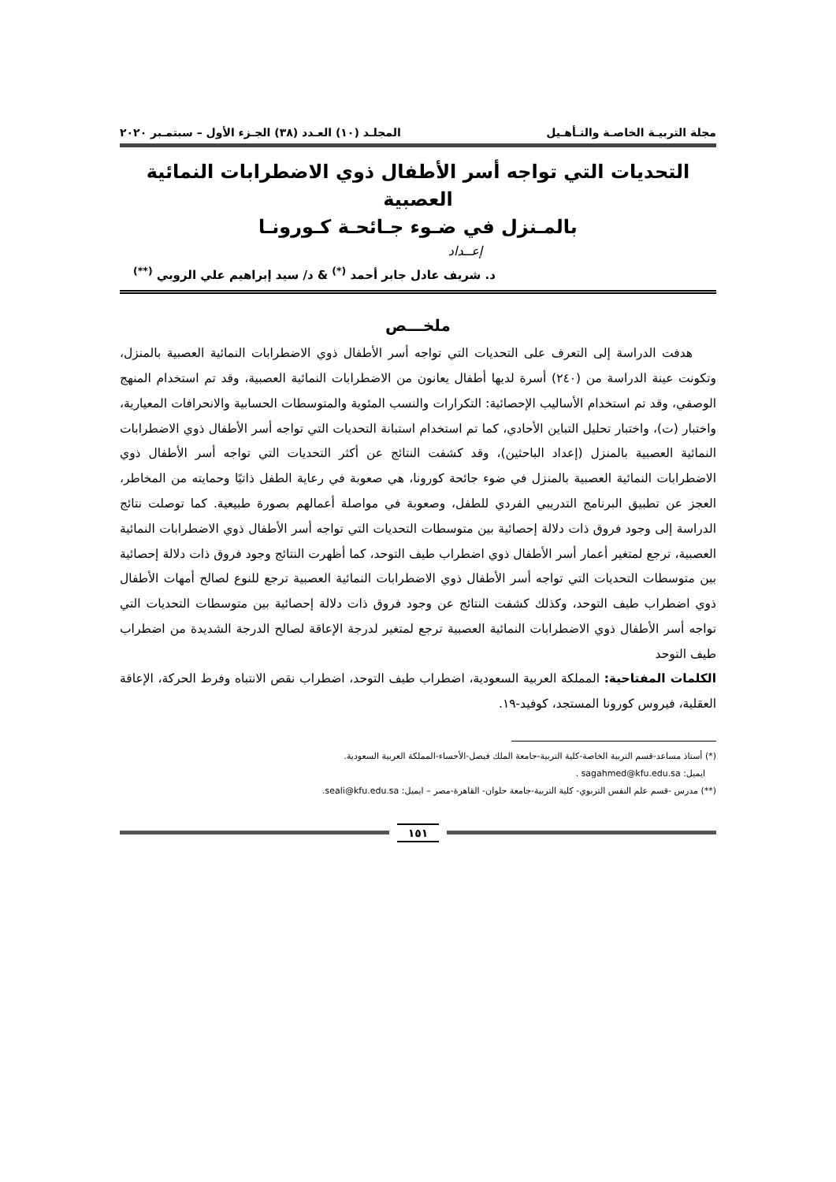مجلة التربيـة الخاصـة والتـأهـيل المجلـد (١٠) العـدد (٣٨) الجـزء الأول – سبتمـبر ٢٠٢٠
التحديات التي تواجه أسر الأطفال ذوي الاضطرابات النمائية العصبية
بالمـنزل في ضـوء جـائحـة كـورونـا
إعــداد
د. شريف عادل جابر أحمد <sup>(*)</sup> & د/ سيد إبراهيم علي الروبي <sup>(**)</sup>
ملخـــص
هدفت الدراسة إلى التعرف على التحديات التي تواجه أسر الأطفال ذوي الاضطرابات النمائية العصبية بالمنزل، وتكونت عينة الدراسة من (٢٤٠) أسرة لديها أطفال يعانون من الاضطرابات النمائية العصبية، وقد تم استخدام المنهج الوصفي، وقد تم استخدام الأساليب الإحصائية: التكرارات والنسب المئوية والمتوسطات الحسابية والانحرافات المعيارية، واختبار (ت)، واختبار تحليل التباين الأحادي، كما تم استخدام استبانة التحديات التي تواجه أسر الأطفال ذوي الاضطرابات النمائية العصبية بالمنزل (إعداد الباحثين)، وقد كشفت النتائج عن أكثر التحديات التي تواجه أسر الأطفال ذوي الاضطرابات النمائية العصبية بالمنزل في ضوء جائحة كورونا، هي صعوبة في رعاية الطفل ذاتيًا وحمايته من المخاطر، العجز عن تطبيق البرنامج التدريبي الفردي للطفل، وصعوبة في مواصلة أعمالهم بصورة طبيعية. كما توصلت نتائج الدراسة إلى وجود فروق ذات دلالة إحصائية بين متوسطات التحديات التي تواجه أسر الأطفال ذوي الاضطرابات النمائية العصبية، ترجع لمتغير أعمار أسر الأطفال ذوي اضطراب طيف التوحد، كما أظهرت النتائج وجود فروق ذات دلالة إحصائية بين متوسطات التحديات التي تواجه أسر الأطفال ذوي الاضطرابات النمائية العصبية ترجع للنوع لصالح أمهات الأطفال ذوي اضطراب طيف التوحد، وكذلك كشفت النتائج عن وجود فروق ذات دلالة إحصائية بين متوسطات التحديات التي تواجه أسر الأطفال ذوي الاضطرابات النمائية العصبية ترجع لمتغير لدرجة الإعاقة لصالح الدرجة الشديدة من اضطراب طيف التوحد
الكلمات المفتاحية: المملكة العربية السعودية، اضطراب طيف التوحد، اضطراب نقص الانتباه وفرط الحركة، الإعاقة العقلية، فيروس كورونا المستجد، كوفيد-١٩.
(*) أستاذ مساعد-قسم التربية الخاصة-كلية التربية-جامعة الملك فيصل-الأحساء-المملكة العربية السعودية.
ايميل: sagahmed@kfu.edu.sa .
(**) مدرس -قسم علم النفس التربوي- كلية التربية-جامعة حلوان- القاهرة-مصر – ايميل: seali@kfu.edu.sa.
١٥١